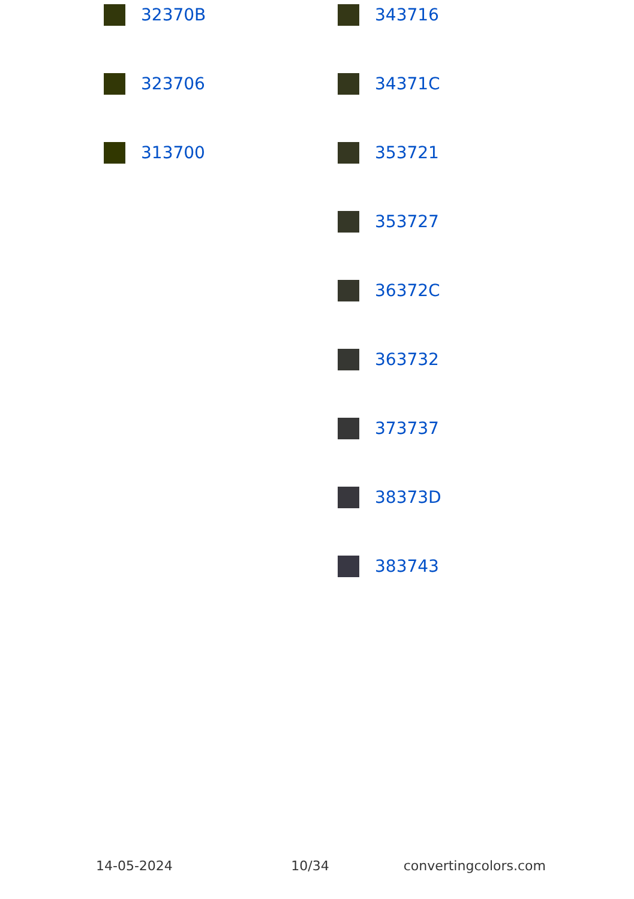32370B
323706
313700
343716
34371C
353721
353727
36372C
363732
373737
38373D
383743
14-05-2024 10/34 convertingcolors.com